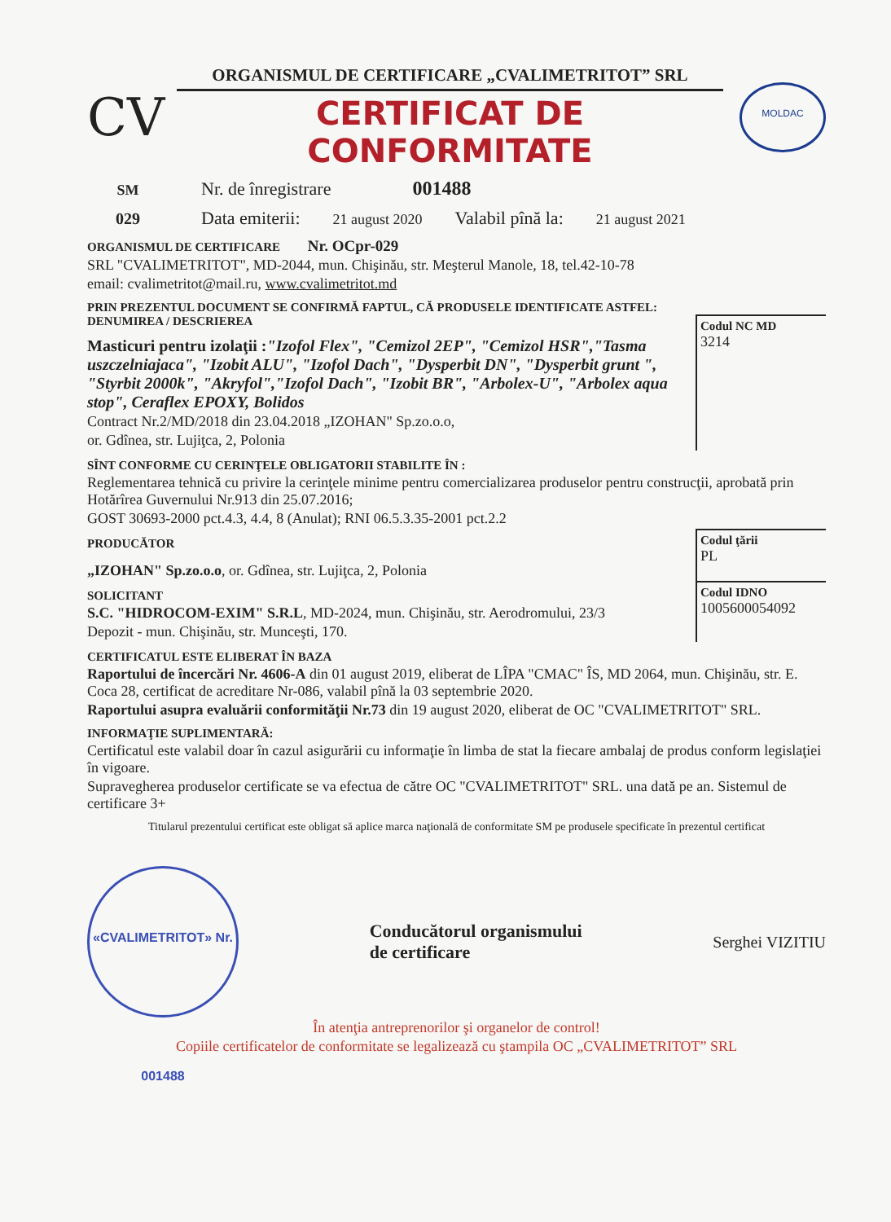CV
ORGANISMUL DE CERTIFICARE „CVALIMETRITOT” SRL
CERTIFICAT DE CONFORMITATE
MOLDAC
SM Nr. de înregistrare 001488
029 Data emiterii: 21 august 2020 Valabil pînă la: 21 august 2021
ORGANISMUL DE CERTIFICARE Nr. OCpr-029
SRL "CVALIMETRITOT", MD-2044, mun. Chişinău, str. Meşterul Manole, 18, tel.42-10-78
email: cvalimetritot@mail.ru, www.cvalimetritot.md
PRIN PREZENTUL DOCUMENT SE CONFIRMĂ FAPTUL, CĂ PRODUSELE IDENTIFICATE ASTFEL:
DENUMIREA / DESCRIEREA
Masticuri pentru izolaţii :"Izofol Flex", "Cemizol 2EP", "Cemizol HSR","Tasma uszczelniajaca", "Izobit ALU", "Izofol Dach", "Dysperbit DN", "Dysperbit grunt ", "Styrbit 2000k", "Akryfol","Izofol Dach", "Izobit BR", "Arbolex-U", "Arbolex aqua stop", Ceraflex EPOXY, Bolidos
Contract Nr.2/MD/2018 din 23.04.2018 „IZOHAN" Sp.zo.o.o,
or. Gdînea, str. Lujiţca, 2, Polonia
Codul NC MD
3214
SÎNT CONFORME CU CERINŢELE OBLIGATORII STABILITE ÎN :
Reglementarea tehnică cu privire la cerinţele minime pentru comercializarea produselor pentru construcţii, aprobată prin Hotărîrea Guvernului Nr.913 din 25.07.2016;
GOST 30693-2000 pct.4.3, 4.4, 8 (Anulat); RNI 06.5.3.35-2001 pct.2.2
PRODUCĂTOR
„IZOHAN" Sp.zo.o.o, or. Gdînea, str. Lujiţca, 2, Polonia
Codul ţării
PL
SOLICITANT
S.C. "HIDROCOM-EXIM" S.R.L, MD-2024, mun. Chişinău, str. Aerodromului, 23/3
Depozit - mun. Chişinău, str. Munceşti, 170.
Codul IDNO
1005600054092
CERTIFICATUL ESTE ELIBERAT ÎN BAZA
Raportului de încercări Nr. 4606-A din 01 august 2019, eliberat de LÎPA "CMAC" ÎS, MD 2064, mun. Chişinău, str. E. Coca 28, certificat de acreditare Nr-086, valabil pînă la 03 septembrie 2020.
Raportului asupra evaluării conformităţii Nr.73 din 19 august 2020, eliberat de OC "CVALIMETRITOT" SRL.
INFORMAŢIE SUPLIMENTARĂ:
Certificatul este valabil doar în cazul asigurării cu informaţie în limba de stat la fiecare ambalaj de produs conform legislaţiei în vigoare.
Supravegherea produselor certificate se va efectua de către OC "CVALIMETRITOT" SRL. una dată pe an. Sistemul de certificare 3+
Titularul prezentului certificat este obligat să aplice marca naţională de conformitate SM pe produsele specificate în prezentul certificat
«CVALIMETRITOT» Nr. 001488
Conducătorul organismului
de certificare
Serghei VIZITIU
În atenţia antreprenorilor şi organelor de control!
Copiile certificatelor de conformitate se legalizează cu ştampila OC „CVALIMETRITOT” SRL